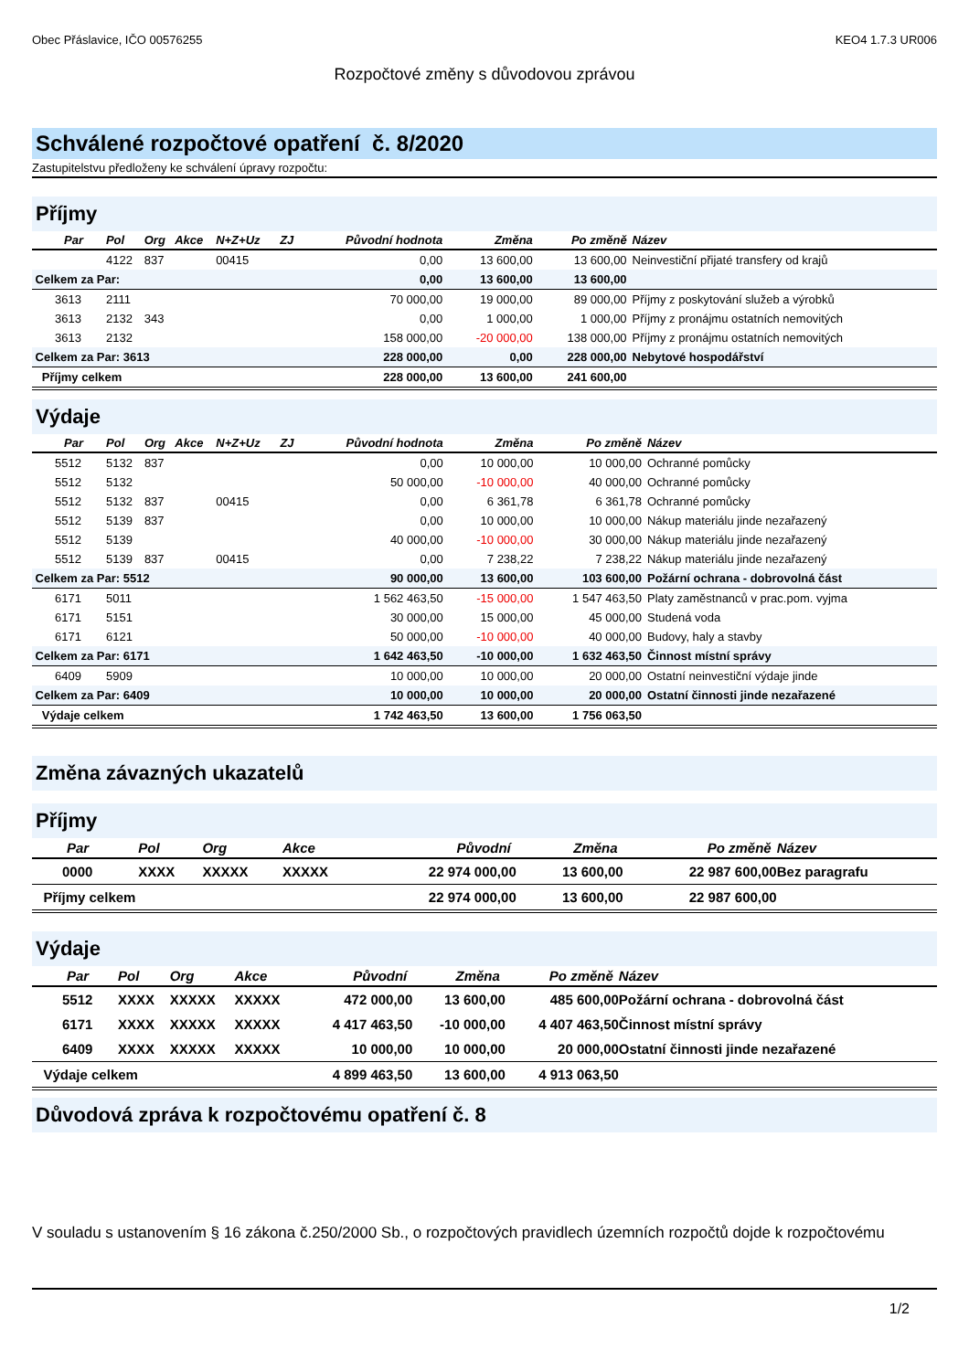Obec Přáslavice, IČO 00576255 KEO4 1.7.3 UR006
Rozpočtové změny s důvodovou zprávou
Schválené rozpočtové opatření č. 8/2020
Zastupitelstvu předloženy ke schválení úpravy rozpočtu:
Příjmy
| Par | Pol | Org | Akce | N+Z+Uz | ZJ | Původní hodnota | Změna | Po změně | Název |
| --- | --- | --- | --- | --- | --- | --- | --- | --- | --- |
| | 4122 | 837 | | 00415 | | 0,00 | 13 600,00 | 13 600,00 | Neinvestiční přijaté transfery od krajů |
| Celkem za Par: | | | | | | 0,00 | 13 600,00 | 13 600,00 | |
| 3613 | 2111 | | | | | 70 000,00 | 19 000,00 | 89 000,00 | Příjmy z poskytování služeb a výrobků |
| 3613 | 2132 | 343 | | | | 0,00 | 1 000,00 | 1 000,00 | Příjmy z pronájmu ostatních nemovitých |
| 3613 | 2132 | | | | | 158 000,00 | -20 000,00 | 138 000,00 | Příjmy z pronájmu ostatních nemovitých |
| Celkem za Par: 3613 | | | | | | 228 000,00 | 0,00 | 228 000,00 | Nebytové hospodářství |
| Příjmy celkem | | | | | | 228 000,00 | 13 600,00 | 241 600,00 | |
Výdaje
| Par | Pol | Org | Akce | N+Z+Uz | ZJ | Původní hodnota | Změna | Po změně | Název |
| --- | --- | --- | --- | --- | --- | --- | --- | --- | --- |
| 5512 | 5132 | 837 | | | | 0,00 | 10 000,00 | 10 000,00 | Ochranné pomůcky |
| 5512 | 5132 | | | | | 50 000,00 | -10 000,00 | 40 000,00 | Ochranné pomůcky |
| 5512 | 5132 | 837 | | 00415 | | 0,00 | 6 361,78 | 6 361,78 | Ochranné pomůcky |
| 5512 | 5139 | 837 | | | | 0,00 | 10 000,00 | 10 000,00 | Nákup materiálu jinde nezařazený |
| 5512 | 5139 | | | | | 40 000,00 | -10 000,00 | 30 000,00 | Nákup materiálu jinde nezařazený |
| 5512 | 5139 | 837 | | 00415 | | 0,00 | 7 238,22 | 7 238,22 | Nákup materiálu jinde nezařazený |
| Celkem za Par: 5512 | | | | | | 90 000,00 | 13 600,00 | 103 600,00 | Požární ochrana - dobrovolná část |
| 6171 | 5011 | | | | | 1 562 463,50 | -15 000,00 | 1 547 463,50 | Platy zaměstnanců v prac.pom. vyjma |
| 6171 | 5151 | | | | | 30 000,00 | 15 000,00 | 45 000,00 | Studená voda |
| 6171 | 6121 | | | | | 50 000,00 | -10 000,00 | 40 000,00 | Budovy, haly a stavby |
| Celkem za Par: 6171 | | | | | | 1 642 463,50 | -10 000,00 | 1 632 463,50 | Činnost místní správy |
| 6409 | 5909 | | | | | 10 000,00 | 10 000,00 | 20 000,00 | Ostatní neinvestiční výdaje jinde |
| Celkem za Par: 6409 | | | | | | 10 000,00 | 10 000,00 | 20 000,00 | Ostatní činnosti jinde nezařazené |
| Výdaje celkem | | | | | | 1 742 463,50 | 13 600,00 | 1 756 063,50 | |
Změna závazných ukazatelů
Příjmy
| Par | Pol | Org | Akce | Původní | Změna | Po změně | Název |
| --- | --- | --- | --- | --- | --- | --- | --- |
| 0000 | XXXX | XXXXX | XXXXX | 22 974 000,00 | 13 600,00 | 22 987 600,00 | Bez paragrafu |
| Příjmy celkem | | | | 22 974 000,00 | 13 600,00 | 22 987 600,00 | |
Výdaje
| Par | Pol | Org | Akce | Původní | Změna | Po změně | Název |
| --- | --- | --- | --- | --- | --- | --- | --- |
| 5512 | XXXX | XXXXX | XXXXX | 472 000,00 | 13 600,00 | 485 600,00 | Požární ochrana - dobrovolná část |
| 6171 | XXXX | XXXXX | XXXXX | 4 417 463,50 | -10 000,00 | 4 407 463,50 | Činnost místní správy |
| 6409 | XXXX | XXXXX | XXXXX | 10 000,00 | 10 000,00 | 20 000,00 | Ostatní činnosti jinde nezařazené |
| Výdaje celkem | | | | 4 899 463,50 | 13 600,00 | 4 913 063,50 | |
Důvodová zpráva k rozpočtovému opatření č. 8
V souladu s ustanovením § 16 zákona č.250/2000 Sb., o rozpočtových pravidlech územních rozpočtů dojde k rozpočtovému
1/2